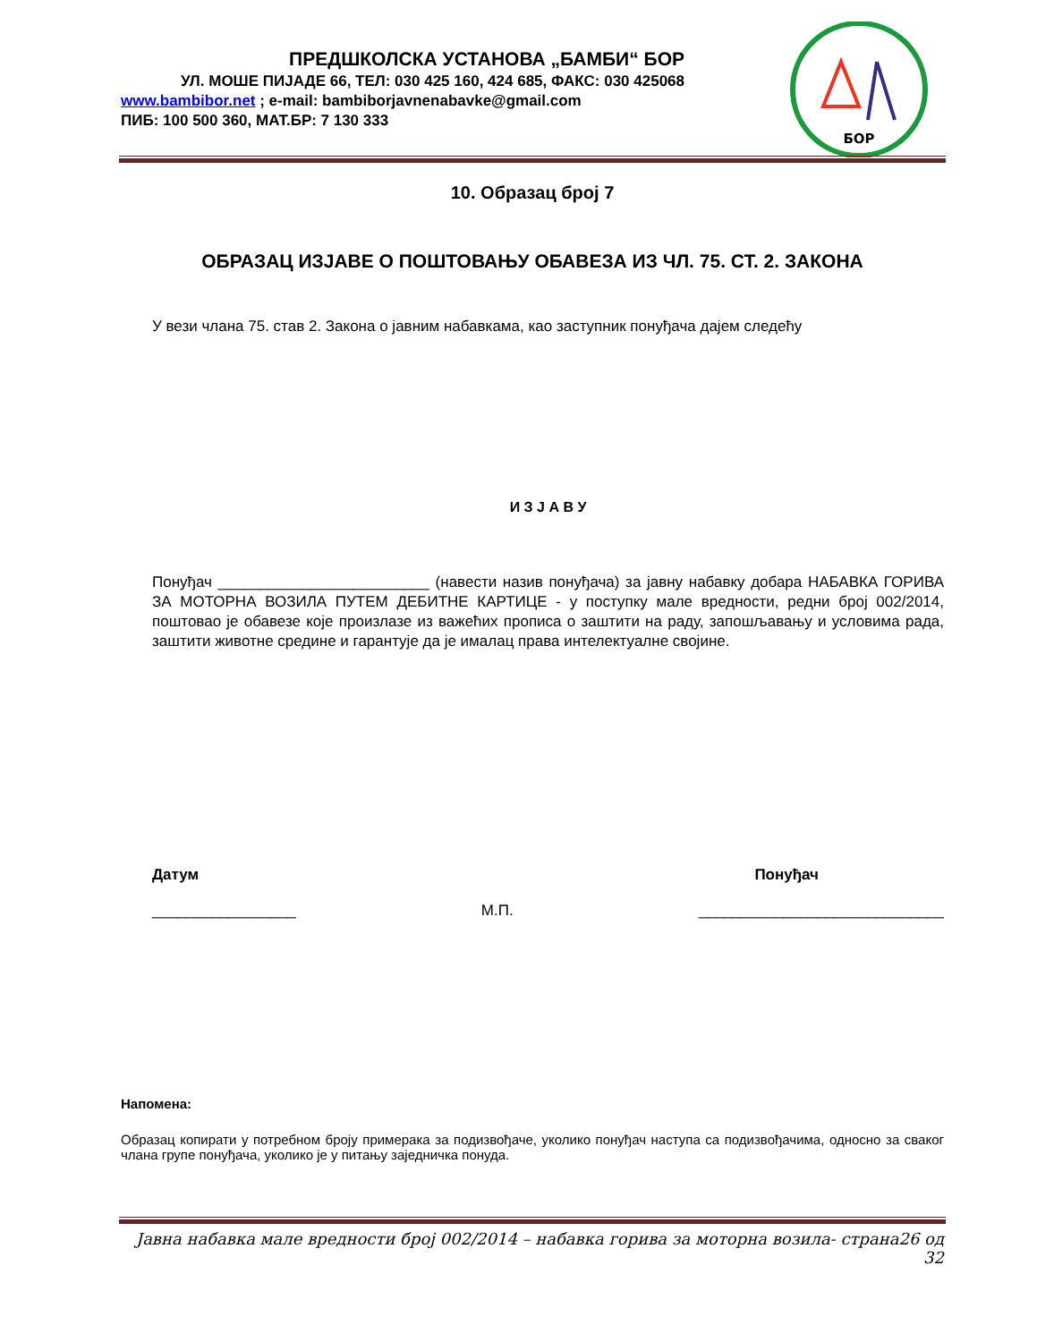ПРЕДШКОЛСКА УСТАНОВА „БАМБИ“ БОР
УЛ. МОШЕ ПИЈАДЕ 66, ТЕЛ: 030 425 160, 424 685, ФАКС: 030 425068
www.bambibor.net ; e-mail: bambiborjavnenabavke@gmail.com
ПИБ: 100 500 360, МАТ.БР: 7 130 333
БОР
10. Образац број 7
ОБРАЗАЦ ИЗЈАВЕ О ПОШТОВАЊУ ОБАВЕЗА ИЗ ЧЛ. 75. СТ. 2. ЗАКОНА
У вези члана 75. став 2. Закона о јавним набавкама, као заступник понуђача дајем следећу
И З Ј А В У
Понуђач _________________________ (навести назив понуђача) за јавну набавку добара НАБАВКА ГОРИВА ЗА МОТОРНА ВОЗИЛА ПУТЕМ ДЕБИТНЕ КАРТИЦЕ - у поступку мале вредности, редни број 002/2014, поштовао је обавезе које произлазе из важећих прописа о заштити на раду, запошљавању и условима рада, заштити животне средине и гарантује да је ималац права интелектуалне својине.
Датум Понуђач
_________________ М.П. _____________________________
Напомена:
Образац копирати у потребном броју примерака за подизвођаче, уколико понуђач наступа са подизвођачима, односно за сваког члана групе понуђача, уколико је у питању заједничка понуда.
Јавна набавка мале вредности број 002/2014 – набавка горива за моторна возила- страна26 од 32